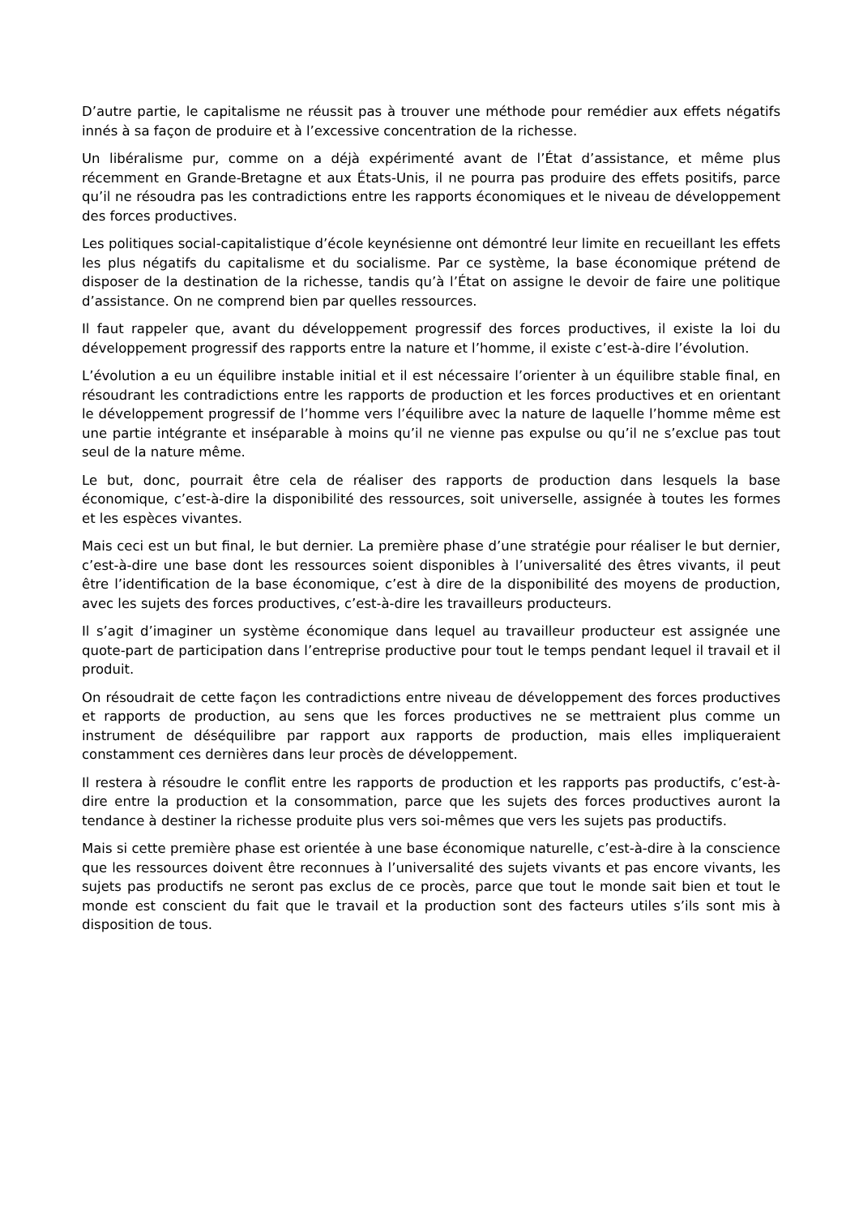D’autre partie, le capitalisme ne réussit pas à trouver une méthode pour remédier aux effets négatifs innés à sa façon de produire et à l’excessive concentration de la richesse.
Un libéralisme pur, comme on a déjà expérimenté avant de l’État d’assistance, et même plus récemment en Grande-Bretagne et aux États-Unis, il ne pourra pas produire des effets positifs, parce qu’il ne résoudra pas les contradictions entre les rapports économiques et le niveau de développement des forces productives.
Les politiques social-capitalistique d’école keynésienne ont démontré leur limite en recueillant les effets les plus négatifs du capitalisme et du socialisme. Par ce système, la base économique prétend de disposer de la destination de la richesse, tandis qu’à l’État on assigne le devoir de faire une politique d’assistance. On ne comprend bien par quelles ressources.
Il faut rappeler que, avant du développement progressif des forces productives, il existe la loi du développement progressif des rapports entre la nature et l’homme, il existe c’est-à-dire l’évolution.
L’évolution a eu un équilibre instable initial et il est nécessaire l’orienter à un équilibre stable final, en résoudrant les contradictions entre les rapports de production et les forces productives et en orientant le développement progressif de l’homme vers l’équilibre avec la nature de laquelle l’homme même est une partie intégrante et inséparable à moins qu’il ne vienne pas expulse ou qu’il ne s’exclue pas tout seul de la nature même.
Le but, donc, pourrait être cela de réaliser des rapports de production dans lesquels la base économique, c’est-à-dire la disponibilité des ressources, soit universelle, assignée à toutes les formes et les espèces vivantes.
Mais ceci est un but final, le but dernier. La première phase d’une stratégie pour réaliser le but dernier, c’est-à-dire une base dont les ressources soient disponibles à l’universalité des êtres vivants, il peut être l’identification de la base économique, c’est à dire de la disponibilité des moyens de production, avec les sujets des forces productives, c’est-à-dire les travailleurs producteurs.
Il s’agit d’imaginer un système économique dans lequel au travailleur producteur est assignée une quote-part de participation dans l’entreprise productive pour tout le temps pendant lequel il travail et il produit.
On résoudrait de cette façon les contradictions entre niveau de développement des forces productives et rapports de production, au sens que les forces productives ne se mettraient plus comme un instrument de déséquilibre par rapport aux rapports de production, mais elles impliqueraient constamment ces dernières dans leur procès de développement.
Il restera à résoudre le conflit entre les rapports de production et les rapports pas productifs, c’est-à-dire entre la production et la consommation, parce que les sujets des forces productives auront la tendance à destiner la richesse produite plus vers soi-mêmes que vers les sujets pas productifs.
Mais si cette première phase est orientée à une base économique naturelle, c’est-à-dire à la conscience que les ressources doivent être reconnues à l’universalité des sujets vivants et pas encore vivants, les sujets pas productifs ne seront pas exclus de ce procès, parce que tout le monde sait bien et tout le monde est conscient du fait que le travail et la production sont des facteurs utiles s’ils sont mis à disposition de tous.